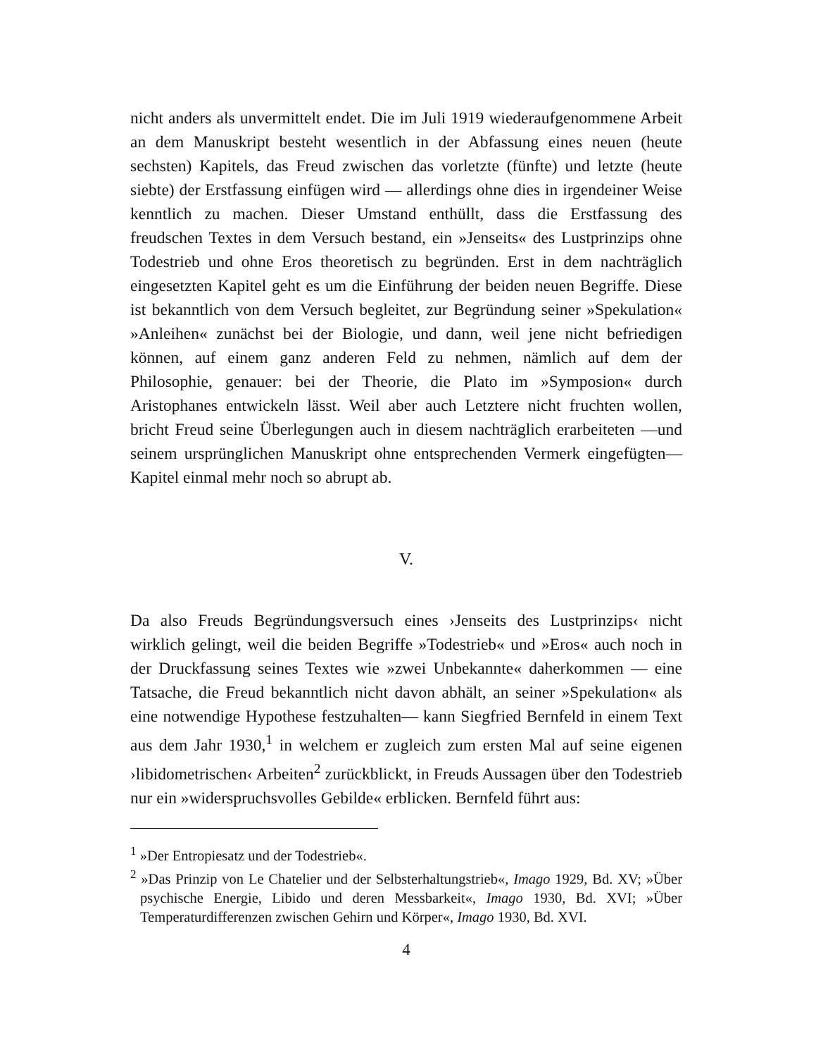nicht anders als unvermittelt endet. Die im Juli 1919 wiederaufgenommene Arbeit an dem Manuskript besteht wesentlich in der Abfassung eines neuen (heute sechsten) Kapitels, das Freud zwischen das vorletzte (fünfte) und letzte (heute siebte) der Erstfassung einfügen wird — allerdings ohne dies in irgendeiner Weise kenntlich zu machen. Dieser Umstand enthüllt, dass die Erstfassung des freudschen Textes in dem Versuch bestand, ein »Jenseits« des Lustprinzips ohne Todestrieb und ohne Eros theoretisch zu begründen. Erst in dem nachträglich eingesetzten Kapitel geht es um die Einführung der beiden neuen Begriffe. Diese ist bekanntlich von dem Versuch begleitet, zur Begründung seiner »Spekulation« »Anleihen« zunächst bei der Biologie, und dann, weil jene nicht befriedigen können, auf einem ganz anderen Feld zu nehmen, nämlich auf dem der Philosophie, genauer: bei der Theorie, die Plato im »Symposion« durch Aristophanes entwickeln lässt. Weil aber auch Letztere nicht fruchten wollen, bricht Freud seine Überlegungen auch in diesem nachträglich erarbeiteten —und seinem ursprünglichen Manuskript ohne entsprechenden Vermerk eingefügten— Kapitel einmal mehr noch so abrupt ab.
V.
Da also Freuds Begründungsversuch eines ›Jenseits des Lustprinzips‹ nicht wirklich gelingt, weil die beiden Begriffe »Todestrieb« und »Eros« auch noch in der Druckfassung seines Textes wie »zwei Unbekannte« daherkommen — eine Tatsache, die Freud bekanntlich nicht davon abhält, an seiner »Spekulation« als eine notwendige Hypothese festzuhalten— kann Siegfried Bernfeld in einem Text aus dem Jahr 1930,<sup>1</sup> in welchem er zugleich zum ersten Mal auf seine eigenen ›libidometrischen‹ Arbeiten<sup>2</sup> zurückblickt, in Freuds Aussagen über den Todestrieb nur ein »widerspruchsvolles Gebilde« erblicken. Bernfeld führt aus:
<sup>1</sup> »Der Entropiesatz und der Todestrieb«.
<sup>2</sup> »Das Prinzip von Le Chatelier und der Selbsterhaltungstrieb«, Imago 1929, Bd. XV; »Über psychische Energie, Libido und deren Messbarkeit«, Imago 1930, Bd. XVI; »Über Temperaturdifferenzen zwischen Gehirn und Körper«, Imago 1930, Bd. XVI.
4